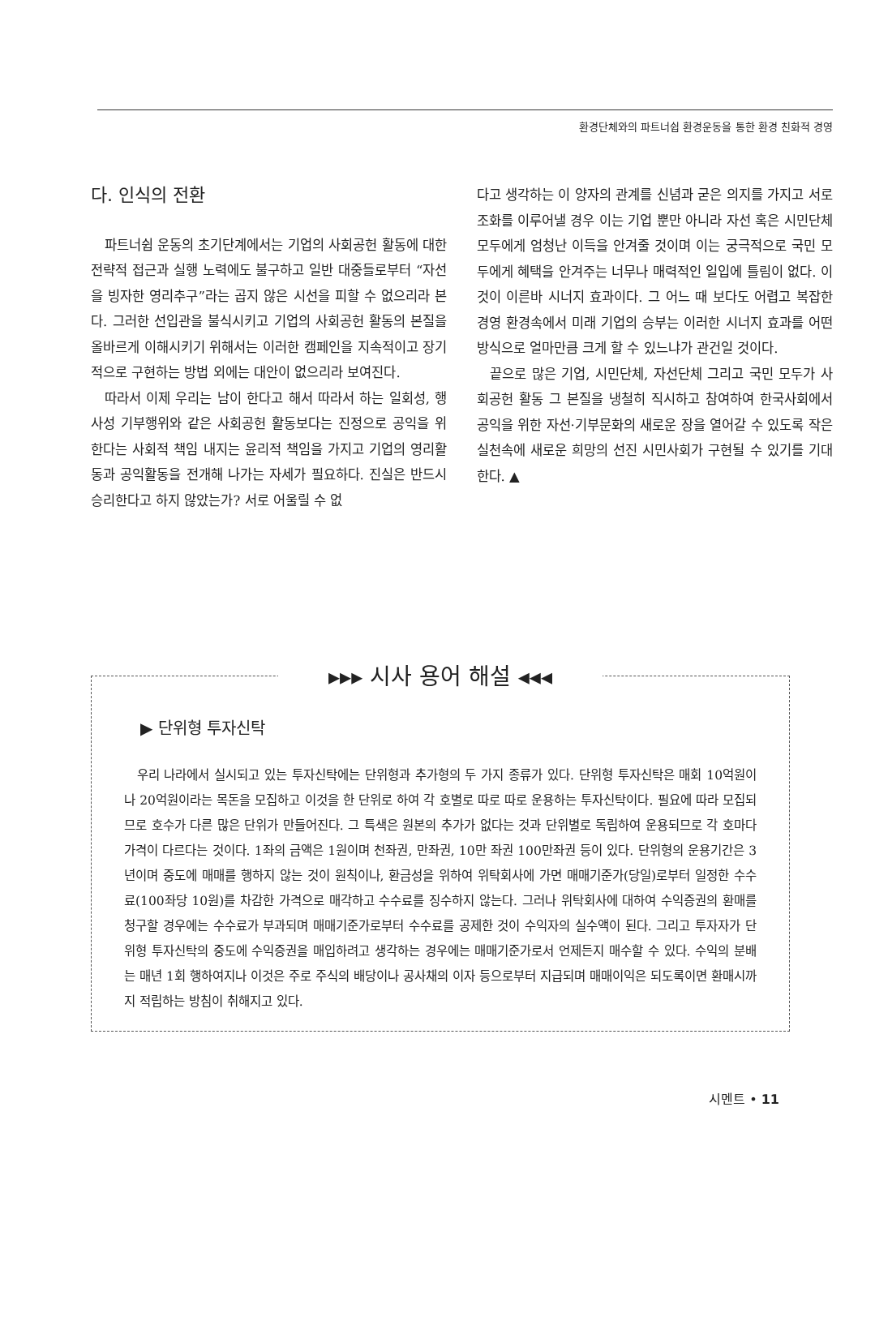환경단체와의 파트너쉽 환경운동을 통한 환경 친화적 경영
다. 인식의 전환
파트너쉽 운동의 초기단계에서는 기업의 사회공헌 활동에 대한 전략적 접근과 실행 노력에도 불구하고 일반 대중들로부터 “자선을 빙자한 영리추구”라는 곱지 않은 시선을 피할 수 없으리라 본다. 그러한 선입관을 불식시키고 기업의 사회공헌 활동의 본질을 올바르게 이해시키기 위해서는 이러한 캠페인을 지속적이고 장기적으로 구현하는 방법 외에는 대안이 없으리라 보여진다.
따라서 이제 우리는 남이 한다고 해서 따라서 하는 일회성, 행사성 기부행위와 같은 사회공헌 활동보다는 진정으로 공익을 위한다는 사회적 책임 내지는 윤리적 책임을 가지고 기업의 영리활동과 공익활동을 전개해 나가는 자세가 필요하다. 진실은 반드시 승리한다고 하지 않았는가? 서로 어울릴 수 없
다고 생각하는 이 양자의 관계를 신념과 굳은 의지를 가지고 서로 조화를 이루어낼 경우 이는 기업 뿐만 아니라 자선 혹은 시민단체 모두에게 엄청난 이득을 안겨줄 것이며 이는 궁극적으로 국민 모두에게 혜택을 안겨주는 너무나 매력적인 일입에 틀림이 없다. 이것이 이른바 시너지 효과이다. 그 어느 때 보다도 어렵고 복잡한 경영 환경속에서 미래 기업의 승부는 이러한 시너지 효과를 어떤 방식으로 얼마만큼 크게 할 수 있느냐가 관건일 것이다.
끝으로 많은 기업, 시민단체, 자선단체 그리고 국민 모두가 사회공헌 활동 그 본질을 냉철히 직시하고 참여하여 한국사회에서 공익을 위한 자선·기부문화의 새로운 장을 열어갈 수 있도록 작은 실천속에 새로운 희망의 선진 시민사회가 구현될 수 있기를 기대한다. ▲
▸▸▸ 시사 용어 해설 ◂◂◂
▶ 단위형 투자신탁
우리 나라에서 실시되고 있는 투자신탁에는 단위형과 추가형의 두 가지 종류가 있다. 단위형 투자신탁은 매회 10억원이나 20억원이라는 목돈을 모집하고 이것을 한 단위로 하여 각 호별로 따로 따로 운용하는 투자신탁이다. 필요에 따라 모집되므로 호수가 다른 많은 단위가 만들어진다. 그 특색은 원본의 추가가 없다는 것과 단위별로 독립하여 운용되므로 각 호마다 가격이 다르다는 것이다. 1좌의 금액은 1원이며 천좌권, 만좌권, 10만 좌권 100만좌권 등이 있다. 단위형의 운용기간은 3년이며 중도에 매매를 행하지 않는 것이 원칙이나, 환금성을 위하여 위탁회사에 가면 매매기준가(당일)로부터 일정한 수수료(100좌당 10원)를 차감한 가격으로 매각하고 수수료를 징수하지 않는다. 그러나 위탁회사에 대하여 수익증권의 환매를 청구할 경우에는 수수료가 부과되며 매매기준가로부터 수수료를 공제한 것이 수익자의 실수액이 된다. 그리고 투자자가 단위형 투자신탁의 중도에 수익증권을 매입하려고 생각하는 경우에는 매매기준가로서 언제든지 매수할 수 있다. 수익의 분배는 매년 1회 행하여지나 이것은 주로 주식의 배당이나 공사채의 이자 등으로부터 지급되며 매매이익은 되도록이면 환매시까지 적립하는 방침이 취해지고 있다.
시멘트 • 11